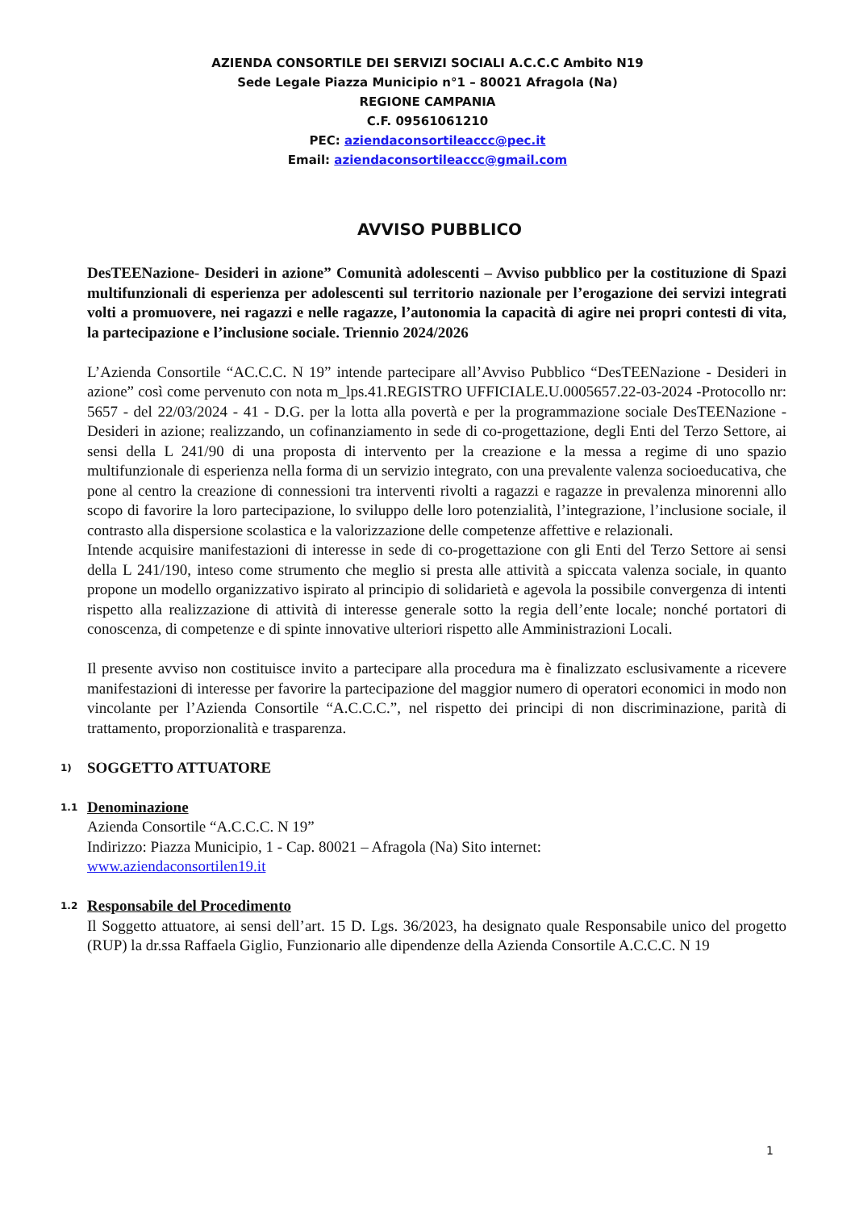AZIENDA CONSORTILE DEI SERVIZI SOCIALI A.C.C.C Ambito N19
Sede Legale Piazza Municipio n°1 – 80021 Afragola (Na)
REGIONE CAMPANIA
C.F. 09561061210
PEC: aziendaconsortileaccc@pec.it
Email: aziendaconsortileaccc@gmail.com
AVVISO PUBBLICO
DesTEENazione- Desideri in azione” Comunità adolescenti – Avviso pubblico per la costituzione di Spazi multifunzionali di esperienza per adolescenti sul territorio nazionale per l’erogazione dei servizi integrati volti a promuovere, nei ragazzi e nelle ragazze, l’autonomia la capacità di agire nei propri contesti di vita, la partecipazione e l’inclusione sociale. Triennio 2024/2026
L’Azienda Consortile “AC.C.C. N 19” intende partecipare all’Avviso Pubblico “DesTEENazione - Desideri in azione” così come pervenuto con nota m_lps.41.REGISTRO UFFICIALE.U.0005657.22-03-2024 -Protocollo nr: 5657 - del 22/03/2024 - 41 - D.G. per la lotta alla povertà e per la programmazione sociale DesTEENazione - Desideri in azione; realizzando, un cofinanziamento in sede di co-progettazione, degli Enti del Terzo Settore, ai sensi della L 241/90 di una proposta di intervento per la creazione e la messa a regime di uno spazio multifunzionale di esperienza nella forma di un servizio integrato, con una prevalente valenza socioeducativa, che pone al centro la creazione di connessioni tra interventi rivolti a ragazzi e ragazze in prevalenza minorenni allo scopo di favorire la loro partecipazione, lo sviluppo delle loro potenzialità, l’integrazione, l’inclusione sociale, il contrasto alla dispersione scolastica e la valorizzazione delle competenze affettive e relazionali.
Intende acquisire manifestazioni di interesse in sede di co-progettazione con gli Enti del Terzo Settore ai sensi della L 241/190, inteso come strumento che meglio si presta alle attività a spiccata valenza sociale, in quanto propone un modello organizzativo ispirato al principio di solidarietà e agevola la possibile convergenza di intenti rispetto alla realizzazione di attività di interesse generale sotto la regia dell’ente locale; nonché portatori di conoscenza, di competenze e di spinte innovative ulteriori rispetto alle Amministrazioni Locali.
Il presente avviso non costituisce invito a partecipare alla procedura ma è finalizzato esclusivamente a ricevere manifestazioni di interesse per favorire la partecipazione del maggior numero di operatori economici in modo non vincolante per l’Azienda Consortile “A.C.C.C.”, nel rispetto dei principi di non discriminazione, parità di trattamento, proporzionalità e trasparenza.
1) SOGGETTO ATTUATORE
1.1 Denominazione
Azienda Consortile “A.C.C.C. N 19”
Indirizzo: Piazza Municipio, 1 - Cap. 80021 – Afragola (Na) Sito internet:
www.aziendaconsortilen19.it
1.2 Responsabile del Procedimento
Il Soggetto attuatore, ai sensi dell’art. 15 D. Lgs. 36/2023, ha designato quale Responsabile unico del progetto (RUP) la dr.ssa Raffaela Giglio, Funzionario alle dipendenze della Azienda Consortile A.C.C.C. N 19
1